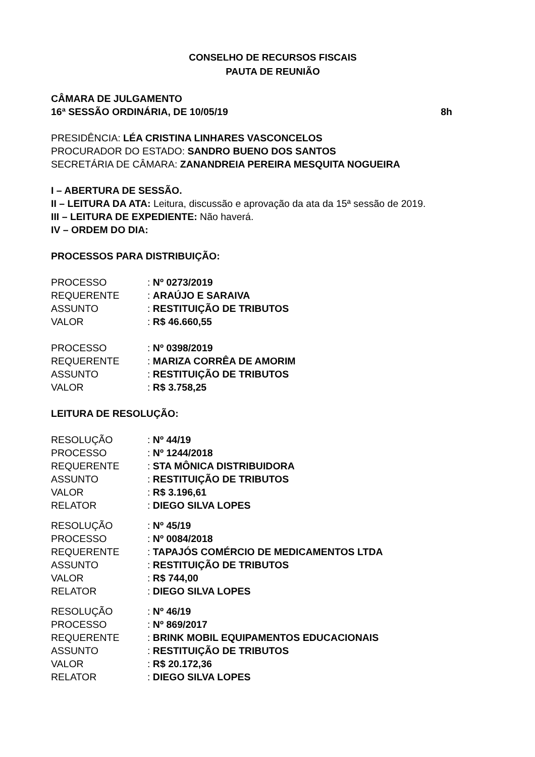CONSELHO DE RECURSOS FISCAIS
PAUTA DE REUNIÃO
CÂMARA DE JULGAMENTO
16ª SESSÃO ORDINÁRIA, DE 10/05/19 8h
PRESIDÊNCIA: LÉA CRISTINA LINHARES VASCONCELOS
PROCURADOR DO ESTADO: SANDRO BUENO DOS SANTOS
SECRETÁRIA DE CÂMARA: ZANANDREIA PEREIRA MESQUITA NOGUEIRA
I – ABERTURA DE SESSÃO.
II – LEITURA DA ATA: Leitura, discussão e aprovação da ata da 15ª sessão de 2019.
III – LEITURA DE EXPEDIENTE: Não haverá.
IV – ORDEM DO DIA:
PROCESSOS PARA DISTRIBUIÇÃO:
| PROCESSO | : Nº 0273/2019 |
| REQUERENTE | : ARAÚJO E SARAIVA |
| ASSUNTO | : RESTITUIÇÃO DE TRIBUTOS |
| VALOR | : R$ 46.660,55 |
| PROCESSO | : Nº 0398/2019 |
| REQUERENTE | : MARIZA CORRÊA DE AMORIM |
| ASSUNTO | : RESTITUIÇÃO DE TRIBUTOS |
| VALOR | : R$ 3.758,25 |
LEITURA DE RESOLUÇÃO:
| RESOLUÇÃO | : Nº 44/19 |
| PROCESSO | : Nº 1244/2018 |
| REQUERENTE | : STA MÔNICA DISTRIBUIDORA |
| ASSUNTO | : RESTITUIÇÃO DE TRIBUTOS |
| VALOR | : R$ 3.196,61 |
| RELATOR | : DIEGO SILVA LOPES |
| RESOLUÇÃO | : Nº 45/19 |
| PROCESSO | : Nº 0084/2018 |
| REQUERENTE | : TAPAJÓS COMÉRCIO DE MEDICAMENTOS LTDA |
| ASSUNTO | : RESTITUIÇÃO DE TRIBUTOS |
| VALOR | : R$ 744,00 |
| RELATOR | : DIEGO SILVA LOPES |
| RESOLUÇÃO | : Nº 46/19 |
| PROCESSO | : Nº 869/2017 |
| REQUERENTE | : BRINK MOBIL EQUIPAMENTOS EDUCACIONAIS |
| ASSUNTO | : RESTITUIÇÃO DE TRIBUTOS |
| VALOR | : R$ 20.172,36 |
| RELATOR | : DIEGO SILVA LOPES |